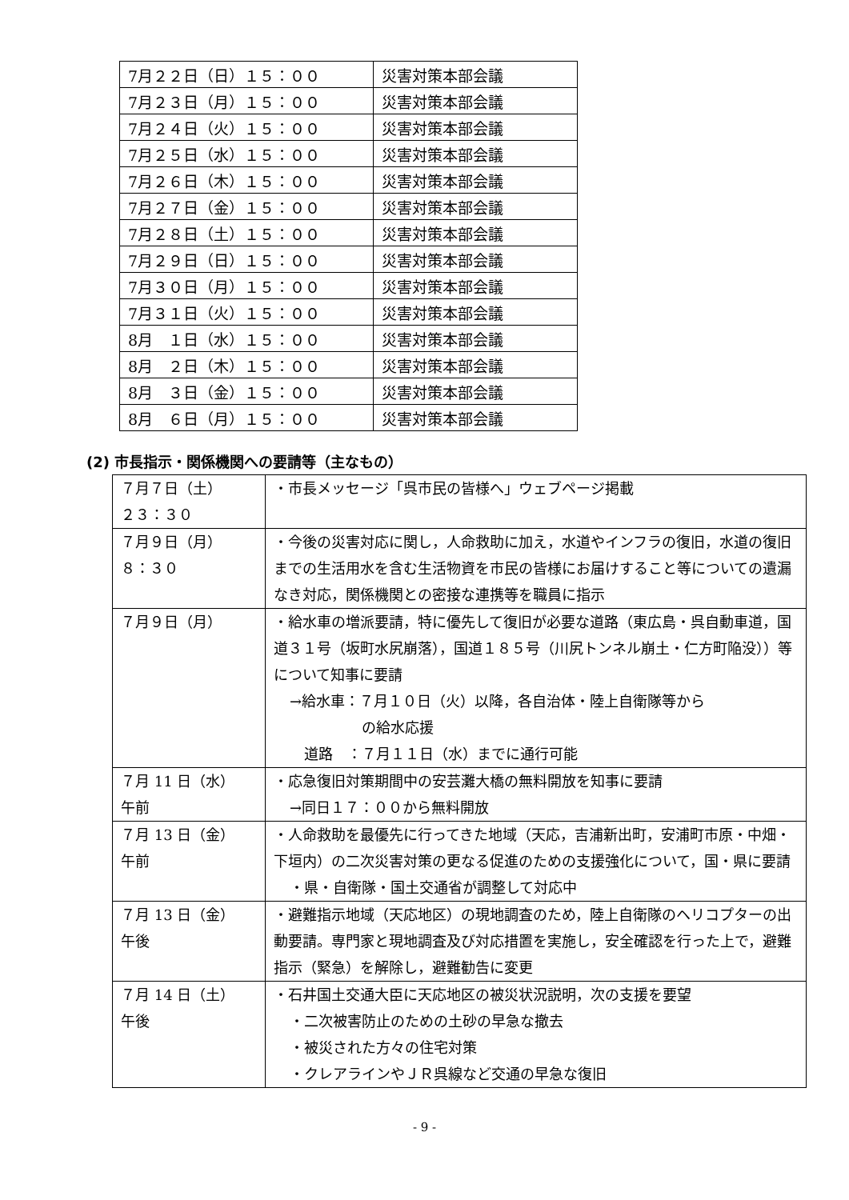| 7月２２日（日）１５：００ | 災害対策本部会議 |
| 7月２３日（月）１５：００ | 災害対策本部会議 |
| 7月２４日（火）１５：００ | 災害対策本部会議 |
| 7月２５日（水）１５：００ | 災害対策本部会議 |
| 7月２６日（木）１５：００ | 災害対策本部会議 |
| 7月２７日（金）１５：００ | 災害対策本部会議 |
| 7月２８日（土）１５：００ | 災害対策本部会議 |
| 7月２９日（日）１５：００ | 災害対策本部会議 |
| 7月３０日（月）１５：００ | 災害対策本部会議 |
| 7月３１日（火）１５：００ | 災害対策本部会議 |
| 8月 １日（水）１５：００ | 災害対策本部会議 |
| 8月 ２日（木）１５：００ | 災害対策本部会議 |
| 8月 ３日（金）１５：００ | 災害対策本部会議 |
| 8月 ６日（月）１５：００ | 災害対策本部会議 |
(2) 市長指示・関係機関への要請等（主なもの）
| ７月７日（土） ２３：３０ | ・市長メッセージ「呉市民の皆様へ」ウェブページ掲載 |
| ７月９日（月） ８：３０ | ・今後の災害対応に関し，人命救助に加え，水道やインフラの復旧，水道の復旧までの生活用水を含む生活物資を市民の皆様にお届けすること等についての遺漏なき対応，関係機関との密接な連携等を職員に指示 |
| ７月９日（月） | ・給水車の増派要請，特に優先して復旧が必要な道路（東広島・呉自動車道，国道３１号（坂町水尻崩落），国道１８５号（川尻トンネル崩土・仁方町陥没））等について知事に要請 →給水車：７月１０日（火）以降，各自治体・陸上自衛隊等から の給水応援 道路 ：７月１１日（水）までに通行可能 |
| ７月 11 日（水） 午前 | ・応急復旧対策期間中の安芸灘大橋の無料開放を知事に要請 →同日１７：００から無料開放 |
| ７月 13 日（金） 午前 | ・人命救助を最優先に行ってきた地域（天応，吉浦新出町，安浦町市原・中畑・下垣内）の二次災害対策の更なる促進のための支援強化について，国・県に要請 ・県・自衛隊・国土交通省が調整して対応中 |
| ７月 13 日（金） 午後 | ・避難指示地域（天応地区）の現地調査のため，陸上自衛隊のヘリコプターの出動要請。専門家と現地調査及び対応措置を実施し，安全確認を行った上で，避難指示（緊急）を解除し，避難勧告に変更 |
| ７月 14 日（土） 午後 | ・石井国土交通大臣に天応地区の被災状況説明，次の支援を要望 ・二次被害防止のための土砂の早急な撤去 ・被災された方々の住宅対策 ・クレアラインやＪＲ呉線など交通の早急な復旧 |
- 9 -